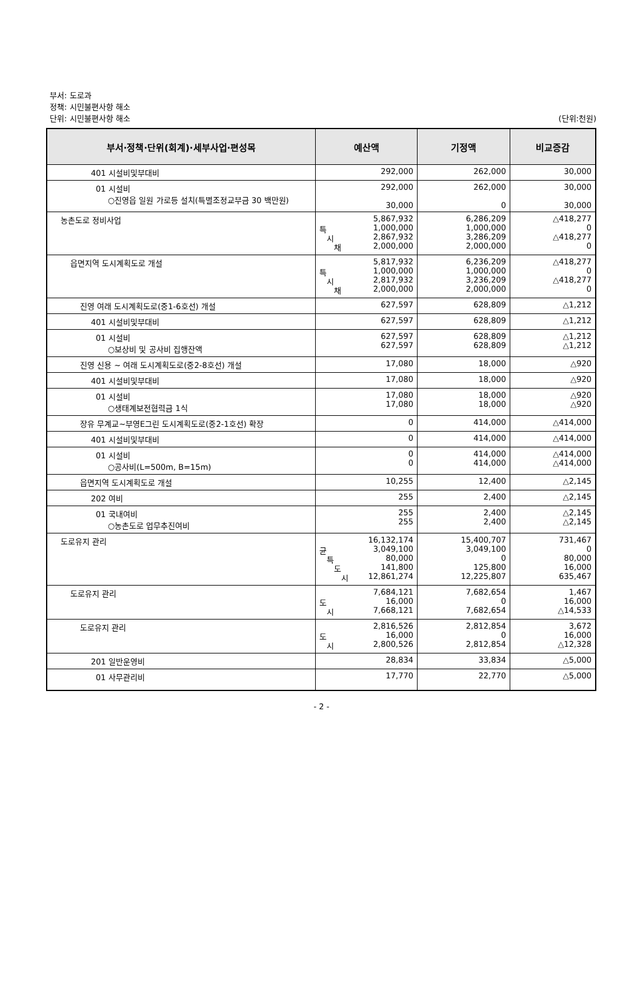부서: 도로과
정책: 시민불편사항 해소
단위: 시민불편사항 해소
(단위:천원)
| 부서·정책·단위(회계)·세부사업·편성목 | 예산액 | 기정액 | 비교증감 |
| --- | --- | --- | --- |
| 401 시설비및부대비 | 292,000 | 262,000 | 30,000 |
| 01 시설비 ○진영읍 일원 가로등 설치(특별조정교부금 30 백만원) | 292,000 30,000 | 262,000 0 | 30,000 30,000 |
| 농촌도로 정비사업 | 5,867,932 특 1,000,000 시 2,867,932 채 2,000,000 | 6,286,209 1,000,000 3,286,209 2,000,000 | △418,277 0 △418,277 0 |
| 읍면지역 도시계획도로 개설 | 5,817,932 특 1,000,000 시 2,817,932 채 2,000,000 | 6,236,209 1,000,000 3,236,209 2,000,000 | △418,277 0 △418,277 0 |
| 진영 여래 도시계획도로(중1-6호선) 개설 | 627,597 | 628,809 | △1,212 |
| 401 시설비및부대비 | 627,597 | 628,809 | △1,212 |
| 01 시설비 ○보상비 및 공사비 집행잔액 | 627,597 627,597 | 628,809 628,809 | △1,212 △1,212 |
| 진영 신용 ~ 여래 도시계획도로(중2-8호선) 개설 | 17,080 | 18,000 | △920 |
| 401 시설비및부대비 | 17,080 | 18,000 | △920 |
| 01 시설비 ○생태계보전협력금 1식 | 17,080 17,080 | 18,000 18,000 | △920 △920 |
| 장유 무계교~부영E그린 도시계획도로(중2-1호선) 확장 | 0 | 414,000 | △414,000 |
| 401 시설비및부대비 | 0 | 414,000 | △414,000 |
| 01 시설비 ○공사비(L=500m, B=15m) | 0 0 | 414,000 414,000 | △414,000 △414,000 |
| 읍면지역 도시계획도로 개설 | 10,255 | 12,400 | △2,145 |
| 202 여비 | 255 | 2,400 | △2,145 |
| 01 국내여비 ○농촌도로 업무추진여비 | 255 255 | 2,400 2,400 | △2,145 △2,145 |
| 도로유지 관리 | 16,132,174 균 3,049,100 특 80,000 도 141,800 시 12,861,274 | 15,400,707 3,049,100 0 125,800 12,225,807 | 731,467 0 80,000 16,000 635,467 |
| 도로유지 관리 | 7,684,121 도 16,000 시 7,668,121 | 7,682,654 0 7,682,654 | 1,467 16,000 △14,533 |
| 도로유지 관리 | 2,816,526 도 16,000 시 2,800,526 | 2,812,854 0 2,812,854 | 3,672 16,000 △12,328 |
| 201 일반운영비 | 28,834 | 33,834 | △5,000 |
| 01 사무관리비 | 17,770 | 22,770 | △5,000 |
- 2 -